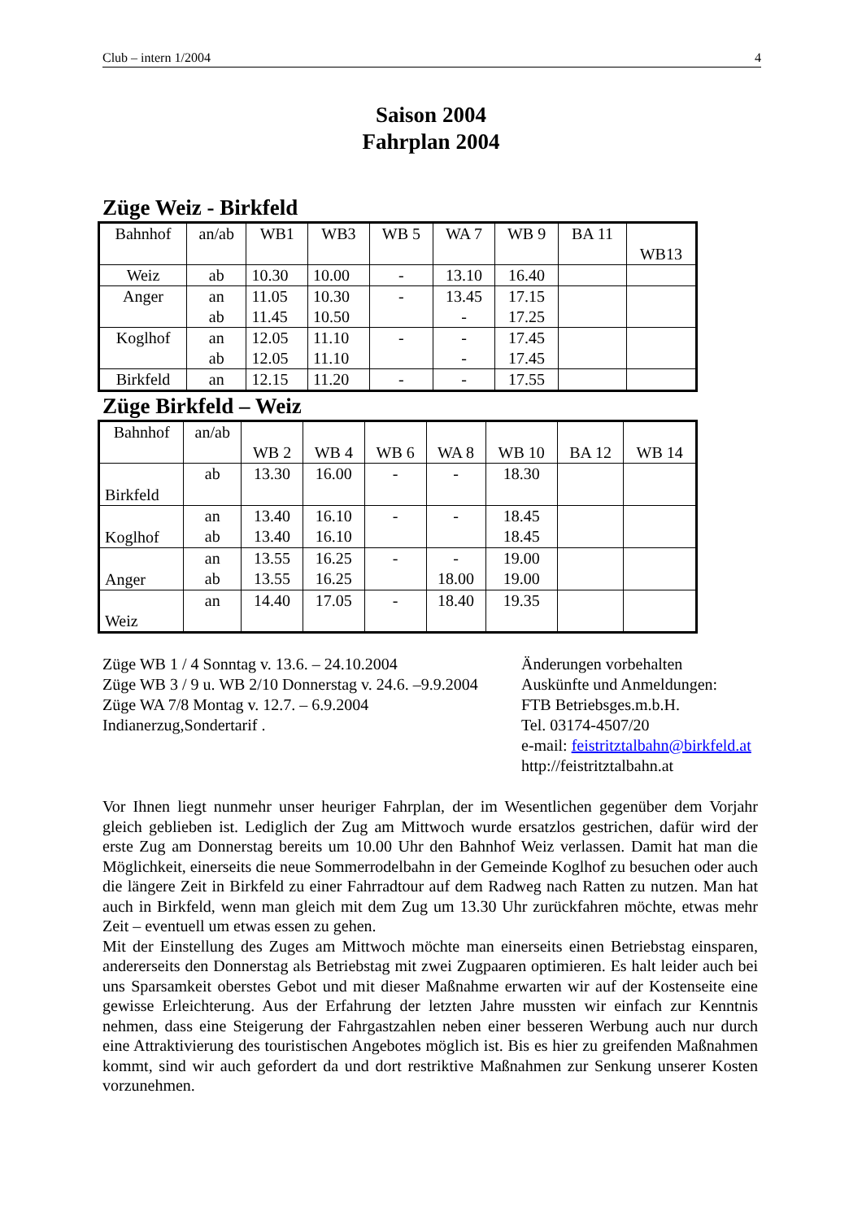Club – intern 1/2004 4
Saison 2004
Fahrplan 2004
Züge Weiz - Birkfeld
| Bahnhof | an/ab | WB1 | WB3 | WB 5 | WA 7 | WB 9 | BA 11 | WB13 |
| --- | --- | --- | --- | --- | --- | --- | --- | --- |
| Weiz | ab | 10.30 | 10.00 | - | 13.10 | 16.40 | | |
| Anger | an ab | 11.05 11.45 | 10.30 10.50 | - | 13.45 - | 17.15 17.25 | | |
| Koglhof | an ab | 12.05 12.05 | 11.10 11.10 | - | - - | 17.45 17.45 | | |
| Birkfeld | an | 12.15 | 11.20 | - | - | 17.55 | | |
Züge Birkfeld – Weiz
| Bahnhof | an/ab | WB 2 | WB 4 | WB 6 | WA 8 | WB 10 | BA 12 | WB 14 |
| --- | --- | --- | --- | --- | --- | --- | --- | --- |
| Birkfeld | ab | 13.30 | 16.00 | - | - | 18.30 | | |
| Koglhof | an ab | 13.40 13.40 | 16.10 16.10 | - | - | 18.45 18.45 | | |
| Anger | an ab | 13.55 13.55 | 16.25 16.25 | - | - 18.00 | 19.00 19.00 | | |
| Weiz | an | 14.40 | 17.05 | - | 18.40 | 19.35 | | |
Züge WB 1 / 4 Sonntag v. 13.6. – 24.10.2004
Züge WB 3 / 9 u. WB 2/10 Donnerstag v. 24.6. –9.9.2004
Züge WA 7/8 Montag v. 12.7. – 6.9.2004
Indianerzug,Sondertarif .
Änderungen vorbehalten
Auskünfte und Anmeldungen:
FTB Betriebsges.m.b.H.
Tel. 03174-4507/20
e-mail: feistritztalbahn@birkfeld.at
http://feistritztalbahn.at
Vor Ihnen liegt nunmehr unser heuriger Fahrplan, der im Wesentlichen gegenüber dem Vorjahr gleich geblieben ist. Lediglich der Zug am Mittwoch wurde ersatzlos gestrichen, dafür wird der erste Zug am Donnerstag bereits um 10.00 Uhr den Bahnhof Weiz verlassen. Damit hat man die Möglichkeit, einerseits die neue Sommerrodelbahn in der Gemeinde Koglhof zu besuchen oder auch die längere Zeit in Birkfeld zu einer Fahrradtour auf dem Radweg nach Ratten zu nutzen. Man hat auch in Birkfeld, wenn man gleich mit dem Zug um 13.30 Uhr zurückfahren möchte, etwas mehr Zeit – eventuell um etwas essen zu gehen.
Mit der Einstellung des Zuges am Mittwoch möchte man einerseits einen Betriebstag einsparen, andererseits den Donnerstag als Betriebstag mit zwei Zugpaaren optimieren. Es halt leider auch bei uns Sparsamkeit oberstes Gebot und mit dieser Maßnahme erwarten wir auf der Kostenseite eine gewisse Erleichterung. Aus der Erfahrung der letzten Jahre mussten wir einfach zur Kenntnis nehmen, dass eine Steigerung der Fahrgastzahlen neben einer besseren Werbung auch nur durch eine Attraktivierung des touristischen Angebotes möglich ist. Bis es hier zu greifenden Maßnahmen kommt, sind wir auch gefordert da und dort restriktive Maßnahmen zur Senkung unserer Kosten vorzunehmen.